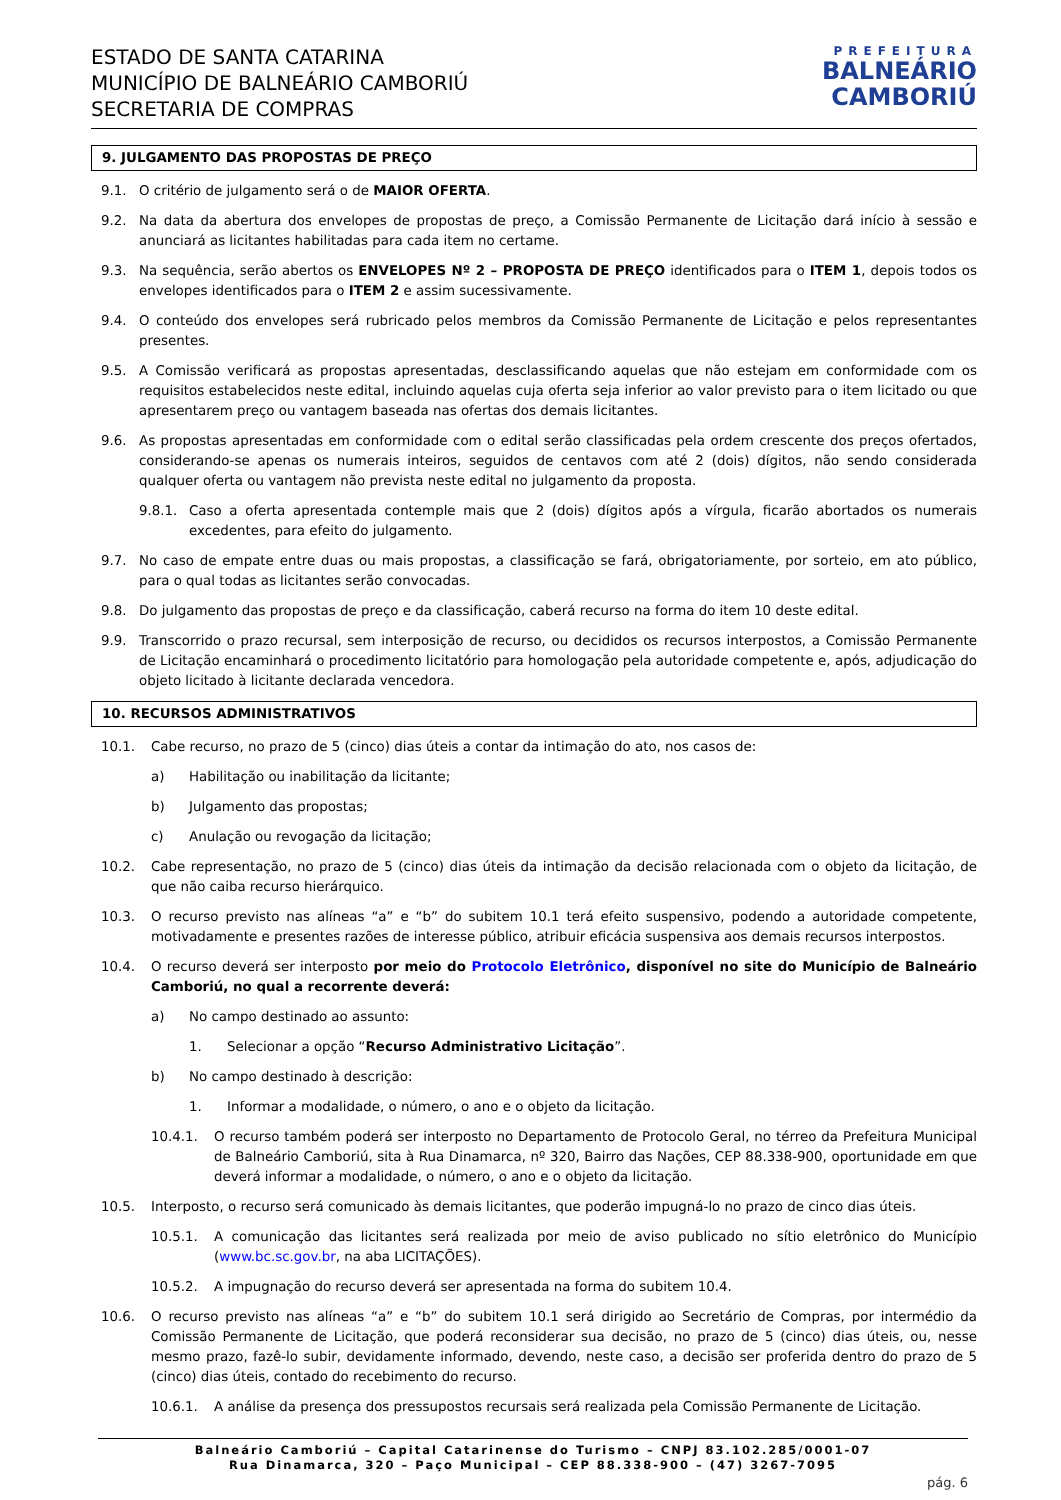ESTADO DE SANTA CATARINA
MUNICÍPIO DE BALNEÁRIO CAMBORIÚ
SECRETARIA DE COMPRAS
PREFEITURA
BALNEÁRIO
CAMBORIÚ
9. JULGAMENTO DAS PROPOSTAS DE PREÇO
9.1. O critério de julgamento será o de MAIOR OFERTA.
9.2. Na data da abertura dos envelopes de propostas de preço, a Comissão Permanente de Licitação dará início à sessão e anunciará as licitantes habilitadas para cada item no certame.
9.3. Na sequência, serão abertos os ENVELOPES Nº 2 – PROPOSTA DE PREÇO identificados para o ITEM 1, depois todos os envelopes identificados para o ITEM 2 e assim sucessivamente.
9.4. O conteúdo dos envelopes será rubricado pelos membros da Comissão Permanente de Licitação e pelos representantes presentes.
9.5. A Comissão verificará as propostas apresentadas, desclassificando aquelas que não estejam em conformidade com os requisitos estabelecidos neste edital, incluindo aquelas cuja oferta seja inferior ao valor previsto para o item licitado ou que apresentarem preço ou vantagem baseada nas ofertas dos demais licitantes.
9.6. As propostas apresentadas em conformidade com o edital serão classificadas pela ordem crescente dos preços ofertados, considerando-se apenas os numerais inteiros, seguidos de centavos com até 2 (dois) dígitos, não sendo considerada qualquer oferta ou vantagem não prevista neste edital no julgamento da proposta.
9.8.1. Caso a oferta apresentada contemple mais que 2 (dois) dígitos após a vírgula, ficarão abortados os numerais excedentes, para efeito do julgamento.
9.7. No caso de empate entre duas ou mais propostas, a classificação se fará, obrigatoriamente, por sorteio, em ato público, para o qual todas as licitantes serão convocadas.
9.8. Do julgamento das propostas de preço e da classificação, caberá recurso na forma do item 10 deste edital.
9.9. Transcorrido o prazo recursal, sem interposição de recurso, ou decididos os recursos interpostos, a Comissão Permanente de Licitação encaminhará o procedimento licitatório para homologação pela autoridade competente e, após, adjudicação do objeto licitado à licitante declarada vencedora.
10. RECURSOS ADMINISTRATIVOS
10.1. Cabe recurso, no prazo de 5 (cinco) dias úteis a contar da intimação do ato, nos casos de:
a) Habilitação ou inabilitação da licitante;
b) Julgamento das propostas;
c) Anulação ou revogação da licitação;
10.2. Cabe representação, no prazo de 5 (cinco) dias úteis da intimação da decisão relacionada com o objeto da licitação, de que não caiba recurso hierárquico.
10.3. O recurso previsto nas alíneas “a” e “b” do subitem 10.1 terá efeito suspensivo, podendo a autoridade competente, motivadamente e presentes razões de interesse público, atribuir eficácia suspensiva aos demais recursos interpostos.
10.4. O recurso deverá ser interposto por meio do Protocolo Eletrônico, disponível no site do Município de Balneário Camboriú, no qual a recorrente deverá:
a) No campo destinado ao assunto:
1. Selecionar a opção “Recurso Administrativo Licitação”.
b) No campo destinado à descrição:
1. Informar a modalidade, o número, o ano e o objeto da licitação.
10.4.1. O recurso também poderá ser interposto no Departamento de Protocolo Geral, no térreo da Prefeitura Municipal de Balneário Camboriú, sita à Rua Dinamarca, nº 320, Bairro das Nações, CEP 88.338-900, oportunidade em que deverá informar a modalidade, o número, o ano e o objeto da licitação.
10.5. Interposto, o recurso será comunicado às demais licitantes, que poderão impugná-lo no prazo de cinco dias úteis.
10.5.1. A comunicação das licitantes será realizada por meio de aviso publicado no sítio eletrônico do Município (www.bc.sc.gov.br, na aba LICITAÇÕES).
10.5.2. A impugnação do recurso deverá ser apresentada na forma do subitem 10.4.
10.6. O recurso previsto nas alíneas “a” e “b” do subitem 10.1 será dirigido ao Secretário de Compras, por intermédio da Comissão Permanente de Licitação, que poderá reconsiderar sua decisão, no prazo de 5 (cinco) dias úteis, ou, nesse mesmo prazo, fazê-lo subir, devidamente informado, devendo, neste caso, a decisão ser proferida dentro do prazo de 5 (cinco) dias úteis, contado do recebimento do recurso.
10.6.1. A análise da presença dos pressupostos recursais será realizada pela Comissão Permanente de Licitação.
Balneário Camboriú – Capital Catarinense do Turismo – CNPJ 83.102.285/0001-07
Rua Dinamarca, 320 – Paço Municipal – CEP 88.338-900 – (47) 3267-7095
pág. 6